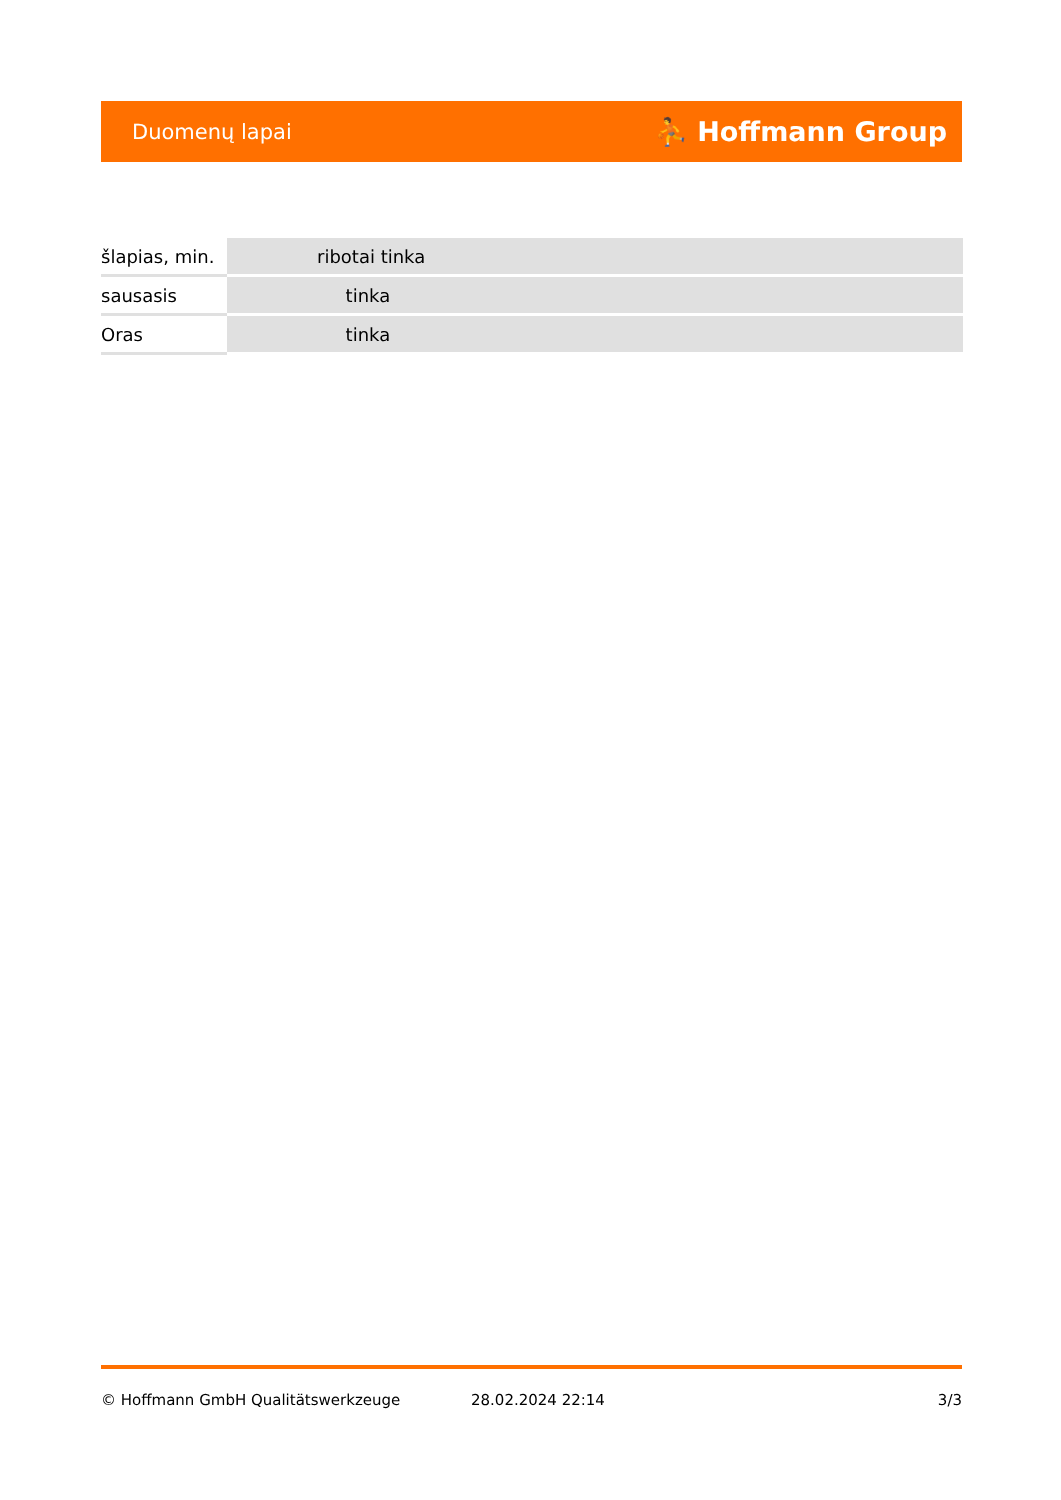Duomenų lapai ⛹ Hoffmann Group
| šlapias, min. | ribotai tinka |
| sausasis | tinka |
| Oras | tinka |
© Hoffmann GmbH Qualitätswerkzeuge 28.02.2024 22:14 3/3